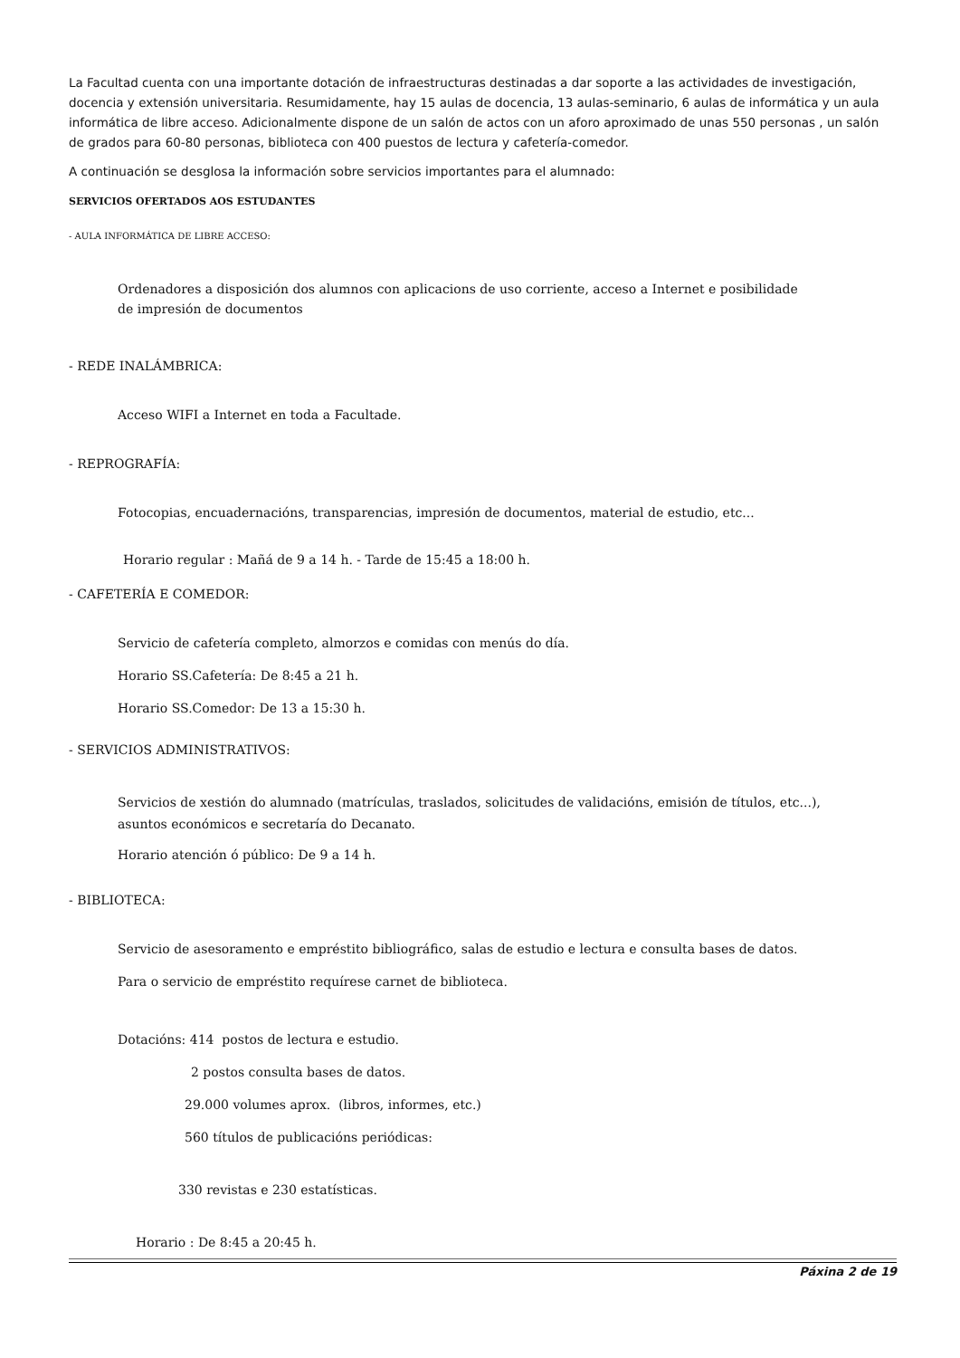La Facultad cuenta con una importante dotación de infraestructuras destinadas a dar soporte a las actividades de investigación, docencia y extensión universitaria. Resumidamente, hay 15 aulas de docencia, 13 aulas-seminario, 6 aulas de informática y un aula informática de libre acceso. Adicionalmente dispone de un salón de actos con un aforo aproximado de unas 550 personas , un salón de grados para 60-80 personas, biblioteca con 400 puestos de lectura y cafetería-comedor.
A continuación se desglosa la información sobre servicios importantes para el alumnado:
SERVICIOS OFERTADOS AOS ESTUDANTES
- AULA INFORMÁTICA DE LIBRE ACCESO:
Ordenadores a disposición dos alumnos con aplicacions de uso corriente, acceso a Internet e posibilidade
de impresión de documentos
- REDE INALÁMBRICA:
Acceso WIFI a Internet en toda a Facultade.
- REPROGRAFÍA:
Fotocopias, encuadernacións, transparencias, impresión de documentos, material de estudio, etc...
Horario regular : Mañá de 9 a 14 h. - Tarde de 15:45 a 18:00 h.
- CAFETERÍA E COMEDOR:
Servicio de cafetería completo, almorzos e comidas con menús do día.
Horario SS.Cafetería: De 8:45 a 21 h.
Horario SS.Comedor: De 13 a 15:30 h.
- SERVICIOS ADMINISTRATIVOS:
Servicios de xestión do alumnado (matrículas, traslados, solicitudes de validacións, emisión de títulos, etc...),
asuntos económicos e secretaría do Decanato.
Horario atención ó público: De 9 a 14 h.
- BIBLIOTECA:
Servicio de asesoramento e empréstito bibliográfico, salas de estudio e lectura e consulta bases de datos.
Para o servicio de empréstito requírese carnet de biblioteca.
Dotacións: 414 postos de lectura e estudio.
2 postos consulta bases de datos.
29.000 volumes aprox. (libros, informes, etc.)
560 títulos de publicacións periódicas:
330 revistas e 230 estatísticas.
Horario : De 8:45 a 20:45 h.
Páxina 2 de 19